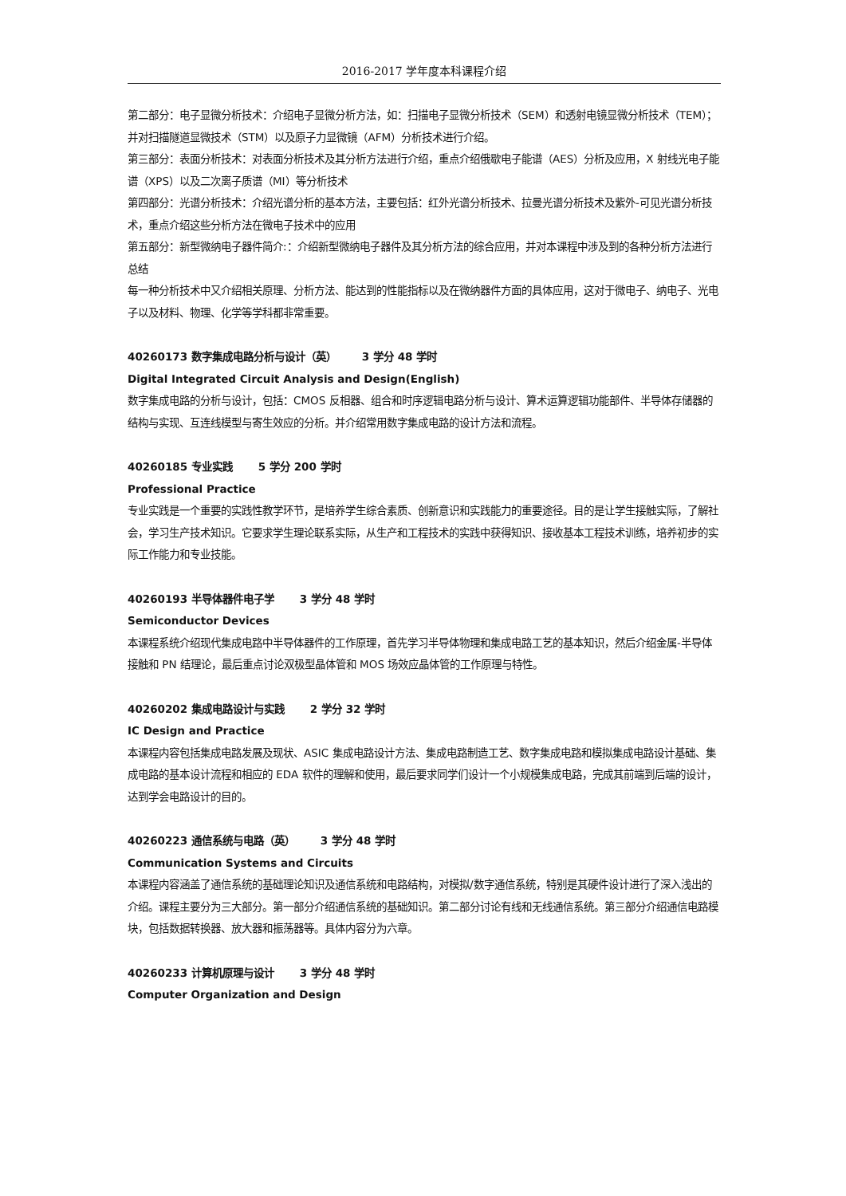2016-2017 学年度本科课程介绍
第二部分：电子显微分析技术：介绍电子显微分析方法，如：扫描电子显微分析技术（SEM）和透射电镜显微分析技术（TEM）；并对扫描隧道显微技术（STM）以及原子力显微镜（AFM）分析技术进行介绍。
第三部分：表面分析技术：对表面分析技术及其分析方法进行介绍，重点介绍俄歇电子能谱（AES）分析及应用，X 射线光电子能谱（XPS）以及二次离子质谱（MI）等分析技术
第四部分：光谱分析技术：介绍光谱分析的基本方法，主要包括：红外光谱分析技术、拉曼光谱分析技术及紫外-可见光谱分析技术，重点介绍这些分析方法在微电子技术中的应用
第五部分：新型微纳电子器件简介:：介绍新型微纳电子器件及其分析方法的综合应用，并对本课程中涉及到的各种分析方法进行总结
每一种分析技术中又介绍相关原理、分析方法、能达到的性能指标以及在微纳器件方面的具体应用，这对于微电子、纳电子、光电子以及材料、物理、化学等学科都非常重要。
40260173 数字集成电路分析与设计（英） 3 学分 48 学时
Digital Integrated Circuit Analysis and Design(English)
数字集成电路的分析与设计，包括：CMOS 反相器、组合和时序逻辑电路分析与设计、算术运算逻辑功能部件、半导体存储器的结构与实现、互连线模型与寄生效应的分析。并介绍常用数字集成电路的设计方法和流程。
40260185 专业实践 5 学分 200 学时
Professional Practice
专业实践是一个重要的实践性教学环节，是培养学生综合素质、创新意识和实践能力的重要途径。目的是让学生接触实际，了解社会，学习生产技术知识。它要求学生理论联系实际，从生产和工程技术的实践中获得知识、接收基本工程技术训练，培养初步的实际工作能力和专业技能。
40260193 半导体器件电子学 3 学分 48 学时
Semiconductor Devices
本课程系统介绍现代集成电路中半导体器件的工作原理，首先学习半导体物理和集成电路工艺的基本知识，然后介绍金属-半导体接触和 PN 结理论，最后重点讨论双极型晶体管和 MOS 场效应晶体管的工作原理与特性。
40260202 集成电路设计与实践 2 学分 32 学时
IC Design and Practice
本课程内容包括集成电路发展及现状、ASIC 集成电路设计方法、集成电路制造工艺、数字集成电路和模拟集成电路设计基础、集成电路的基本设计流程和相应的 EDA 软件的理解和使用，最后要求同学们设计一个小规模集成电路，完成其前端到后端的设计，达到学会电路设计的目的。
40260223 通信系统与电路（英） 3 学分 48 学时
Communication Systems and Circuits
本课程内容涵盖了通信系统的基础理论知识及通信系统和电路结构，对模拟/数字通信系统，特别是其硬件设计进行了深入浅出的介绍。课程主要分为三大部分。第一部分介绍通信系统的基础知识。第二部分讨论有线和无线通信系统。第三部分介绍通信电路模块，包括数据转换器、放大器和振荡器等。具体内容分为六章。
40260233 计算机原理与设计 3 学分 48 学时
Computer Organization and Design